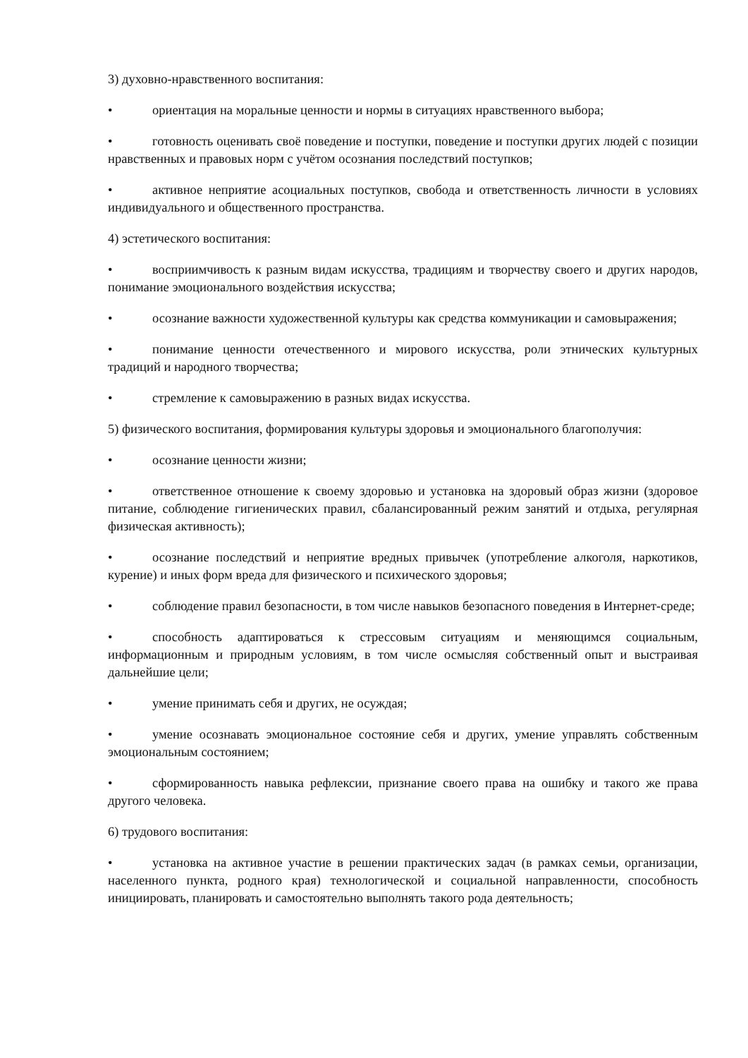3) духовно-нравственного воспитания:
• ориентация на моральные ценности и нормы в ситуациях нравственного выбора;
• готовность оценивать своё поведение и поступки, поведение и поступки других людей с позиции нравственных и правовых норм с учётом осознания последствий поступков;
• активное неприятие асоциальных поступков, свобода и ответственность личности в условиях индивидуального и общественного пространства.
4) эстетического воспитания:
• восприимчивость к разным видам искусства, традициям и творчеству своего и других народов, понимание эмоционального воздействия искусства;
• осознание важности художественной культуры как средства коммуникации и самовыражения;
• понимание ценности отечественного и мирового искусства, роли этнических культурных традиций и народного творчества;
• стремление к самовыражению в разных видах искусства.
5) физического воспитания, формирования культуры здоровья и эмоционального благополучия:
• осознание ценности жизни;
• ответственное отношение к своему здоровью и установка на здоровый образ жизни (здоровое питание, соблюдение гигиенических правил, сбалансированный режим занятий и отдыха, регулярная физическая активность);
• осознание последствий и неприятие вредных привычек (употребление алкоголя, наркотиков, курение) и иных форм вреда для физического и психического здоровья;
• соблюдение правил безопасности, в том числе навыков безопасного поведения в Интернет-среде;
• способность адаптироваться к стрессовым ситуациям и меняющимся социальным, информационным и природным условиям, в том числе осмысляя собственный опыт и выстраивая дальнейшие цели;
• умение принимать себя и других, не осуждая;
• умение осознавать эмоциональное состояние себя и других, умение управлять собственным эмоциональным состоянием;
• сформированность навыка рефлексии, признание своего права на ошибку и такого же права другого человека.
6) трудового воспитания:
• установка на активное участие в решении практических задач (в рамках семьи, организации, населенного пункта, родного края) технологической и социальной направленности, способность инициировать, планировать и самостоятельно выполнять такого рода деятельность;